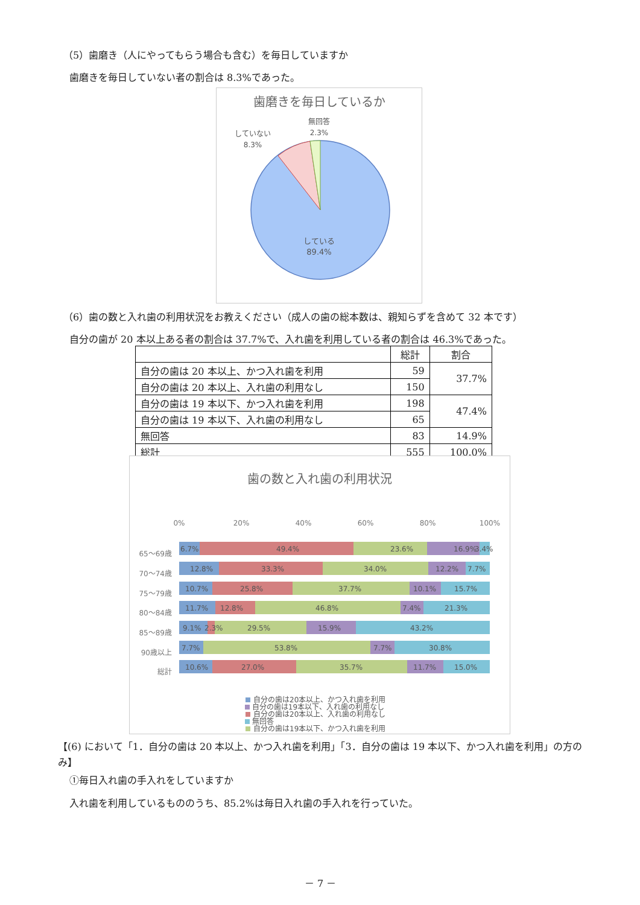（5）歯磨き（人にやってもらう場合も含む）を毎日していますか
歯磨きを毎日していない者の割合は 8.3%であった。
歯磨きを毎日しているか
無回答
2.3%
していない
8.3%
している
89.4%
（6）歯の数と入れ歯の利用状況をお教えください（成人の歯の総本数は、親知らずを含めて 32 本です）
自分の歯が 20 本以上ある者の割合は 37.7%で、入れ歯を利用している者の割合は 46.3%であった。
| | 総計 | 割合 |
| --- | --- | --- |
| 自分の歯は 20 本以上、かつ入れ歯を利用 | 59 | 37.7% |
| 自分の歯は 20 本以上、入れ歯の利用なし | 150 | |
| 自分の歯は 19 本以下、かつ入れ歯を利用 | 198 | 47.4% |
| 自分の歯は 19 本以下、入れ歯の利用なし | 65 | |
| 無回答 | 83 | 14.9% |
| 総計 | 555 | 100.0% |
歯の数と入れ歯の利用状況
0%
20%
40%
60%
80%
100%
65～69歳
70～74歳
75～79歳
80～84歳
85～89歳
90歳以上
総計
6.7%
49.4%
23.6%
16.9%
3.4%
12.8%
33.3%
34.0%
12.2%
7.7%
10.7%
25.8%
37.7%
10.1%
15.7%
11.7%
12.8%
46.8%
7.4%
21.3%
9.1%
2.3%
29.5%
15.9%
43.2%
7.7%
53.8%
7.7%
30.8%
10.6%
27.0%
35.7%
11.7%
15.0%
自分の歯は20本以上、かつ入れ歯を利用
自分の歯は20本以上、入れ歯の利用なし
自分の歯は19本以下、かつ入れ歯を利用
自分の歯は19本以下、入れ歯の利用なし
無回答
【(6) において「1．自分の歯は 20 本以上、かつ入れ歯を利用」「3．自分の歯は 19 本以下、かつ入れ歯を利用」の方のみ】
①毎日入れ歯の手入れをしていますか
入れ歯を利用しているもののうち、85.2%は毎日入れ歯の手入れを行っていた。
－ 7 －